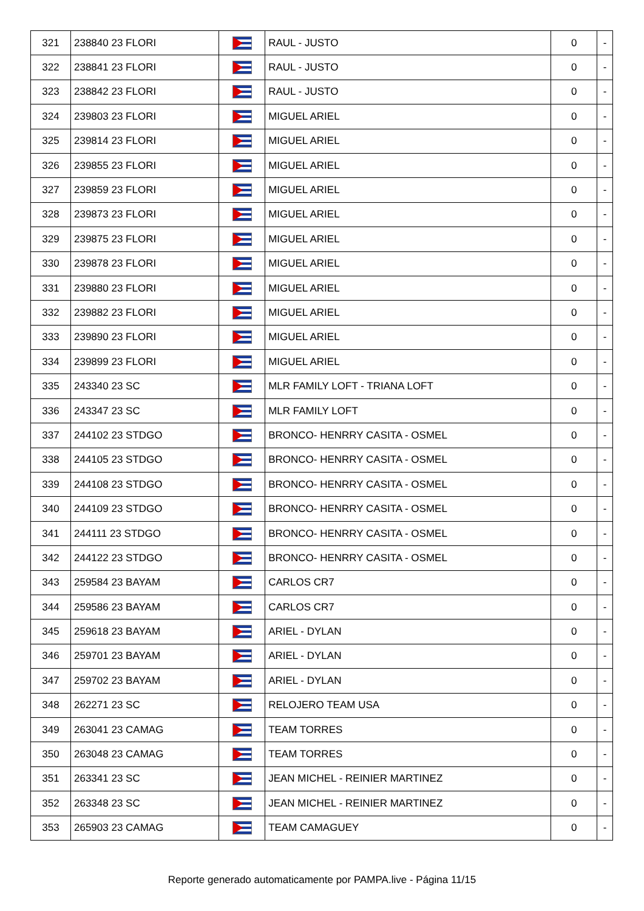| 321 | 238840 23 FLORI | | RAUL - JUSTO | 0 | - |
| 322 | 238841 23 FLORI | | RAUL - JUSTO | 0 | - |
| 323 | 238842 23 FLORI | | RAUL - JUSTO | 0 | - |
| 324 | 239803 23 FLORI | | MIGUEL ARIEL | 0 | - |
| 325 | 239814 23 FLORI | | MIGUEL ARIEL | 0 | - |
| 326 | 239855 23 FLORI | | MIGUEL ARIEL | 0 | - |
| 327 | 239859 23 FLORI | | MIGUEL ARIEL | 0 | - |
| 328 | 239873 23 FLORI | | MIGUEL ARIEL | 0 | - |
| 329 | 239875 23 FLORI | | MIGUEL ARIEL | 0 | - |
| 330 | 239878 23 FLORI | | MIGUEL ARIEL | 0 | - |
| 331 | 239880 23 FLORI | | MIGUEL ARIEL | 0 | - |
| 332 | 239882 23 FLORI | | MIGUEL ARIEL | 0 | - |
| 333 | 239890 23 FLORI | | MIGUEL ARIEL | 0 | - |
| 334 | 239899 23 FLORI | | MIGUEL ARIEL | 0 | - |
| 335 | 243340 23 SC | | MLR FAMILY LOFT - TRIANA LOFT | 0 | - |
| 336 | 243347 23 SC | | MLR FAMILY LOFT | 0 | - |
| 337 | 244102 23 STDGO | | BRONCO- HENRRY CASITA - OSMEL | 0 | - |
| 338 | 244105 23 STDGO | | BRONCO- HENRRY CASITA - OSMEL | 0 | - |
| 339 | 244108 23 STDGO | | BRONCO- HENRRY CASITA - OSMEL | 0 | - |
| 340 | 244109 23 STDGO | | BRONCO- HENRRY CASITA - OSMEL | 0 | - |
| 341 | 244111 23 STDGO | | BRONCO- HENRRY CASITA - OSMEL | 0 | - |
| 342 | 244122 23 STDGO | | BRONCO- HENRRY CASITA - OSMEL | 0 | - |
| 343 | 259584 23 BAYAM | | CARLOS CR7 | 0 | - |
| 344 | 259586 23 BAYAM | | CARLOS CR7 | 0 | - |
| 345 | 259618 23 BAYAM | | ARIEL - DYLAN | 0 | - |
| 346 | 259701 23 BAYAM | | ARIEL - DYLAN | 0 | - |
| 347 | 259702 23 BAYAM | | ARIEL - DYLAN | 0 | - |
| 348 | 262271 23 SC | | RELOJERO TEAM USA | 0 | - |
| 349 | 263041 23 CAMAG | | TEAM TORRES | 0 | - |
| 350 | 263048 23 CAMAG | | TEAM TORRES | 0 | - |
| 351 | 263341 23 SC | | JEAN MICHEL - REINIER MARTINEZ | 0 | - |
| 352 | 263348 23 SC | | JEAN MICHEL - REINIER MARTINEZ | 0 | - |
| 353 | 265903 23 CAMAG | | TEAM CAMAGUEY | 0 | - |
Reporte generado automaticamente por PAMPA.live - Página 11/15